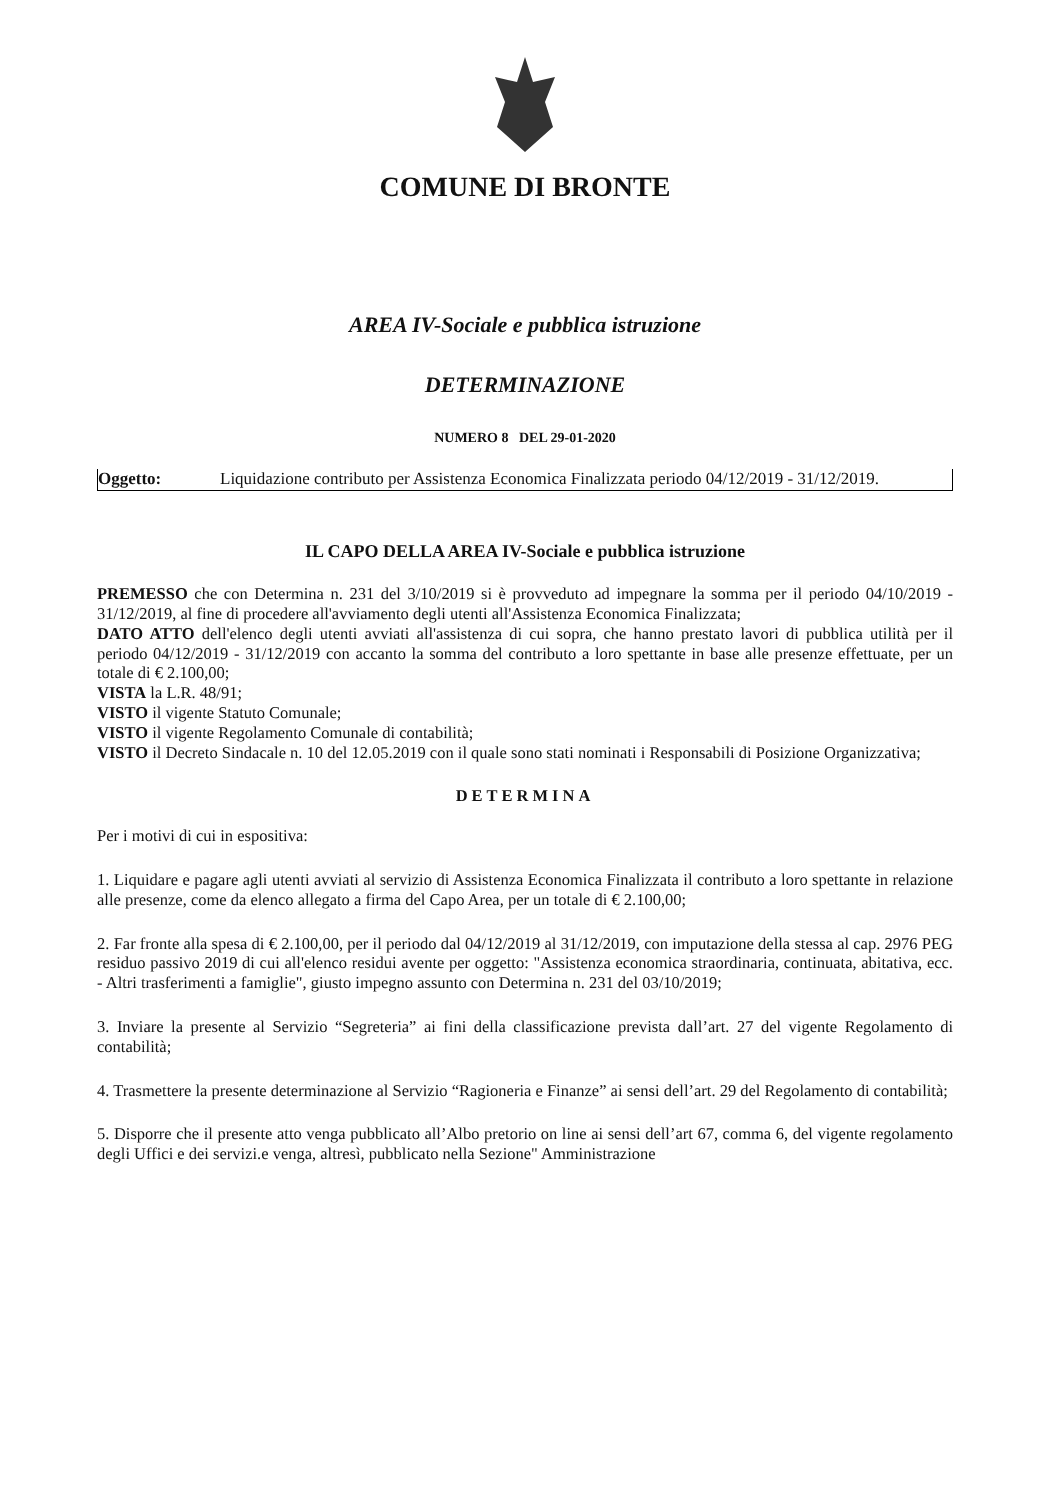COMUNE DI BRONTE
AREA IV-Sociale e pubblica istruzione
DETERMINAZIONE
NUMERO 8 DEL 29-01-2020
Oggetto: Liquidazione contributo per Assistenza Economica Finalizzata periodo 04/12/2019 - 31/12/2019.
IL CAPO DELLA AREA IV-Sociale e pubblica istruzione
PREMESSO che con Determina n. 231 del 3/10/2019 si è provveduto ad impegnare la somma per il periodo 04/10/2019 - 31/12/2019, al fine di procedere all'avviamento degli utenti all'Assistenza Economica Finalizzata;
DATO ATTO dell'elenco degli utenti avviati all'assistenza di cui sopra, che hanno prestato lavori di pubblica utilità per il periodo 04/12/2019 - 31/12/2019 con accanto la somma del contributo a loro spettante in base alle presenze effettuate, per un totale di € 2.100,00;
VISTA la L.R. 48/91;
VISTO il vigente Statuto Comunale;
VISTO il vigente Regolamento Comunale di contabilità;
VISTO il Decreto Sindacale n. 10 del 12.05.2019 con il quale sono stati nominati i Responsabili di Posizione Organizzativa;
DETERMINA
Per i motivi di cui in espositiva:
1. Liquidare e pagare agli utenti avviati al servizio di Assistenza Economica Finalizzata il contributo a loro spettante in relazione alle presenze, come da elenco allegato a firma del Capo Area, per un totale di € 2.100,00;
2. Far fronte alla spesa di € 2.100,00, per il periodo dal 04/12/2019 al 31/12/2019, con imputazione della stessa al cap. 2976 PEG residuo passivo 2019 di cui all'elenco residui avente per oggetto: "Assistenza economica straordinaria, continuata, abitativa, ecc. - Altri trasferimenti a famiglie", giusto impegno assunto con Determina n. 231 del 03/10/2019;
3. Inviare la presente al Servizio “Segreteria” ai fini della classificazione prevista dall’art. 27 del vigente Regolamento di contabilità;
4. Trasmettere la presente determinazione al Servizio “Ragioneria e Finanze” ai sensi dell’art. 29 del Regolamento di contabilità;
5. Disporre che il presente atto venga pubblicato all’Albo pretorio on line ai sensi dell’art 67, comma 6, del vigente regolamento degli Uffici e dei servizi.e venga, altresì, pubblicato nella Sezione" Amministrazione